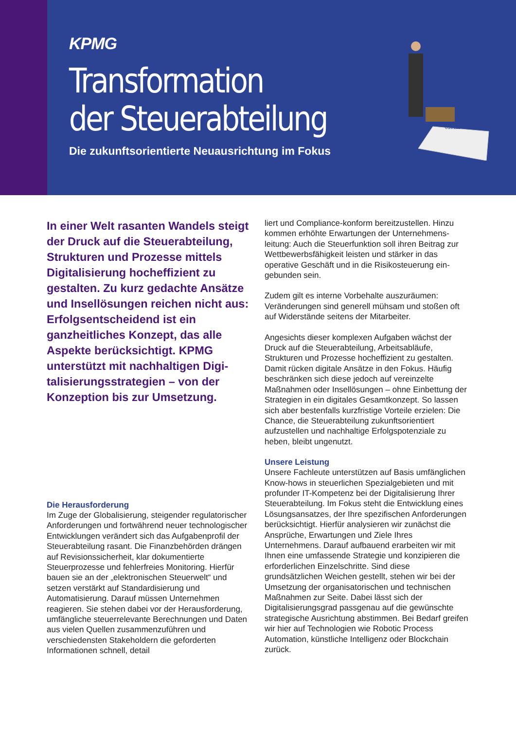KPMG
Transformation
der Steuerabteilung
Die zukunftsorientierte Neuausrichtung im Fokus
010111
In einer Welt rasanten Wandels steigt der Druck auf die Steuerab­teilung, Strukturen und Prozesse mittels Digitalisierung hocheffizi­ent zu gestalten. Zu kurz gedachte Ansätze und Insellösungen reichen nicht aus: Erfolgsentscheidend ist ein ganzheitliches Konzept, das alle Aspekte berücksichtigt. KPMG unterstützt mit nachhaltigen Digi­talisierungsstrategien – von der Konzeption bis zur Umsetzung.
Die Herausforderung
Im Zuge der Globalisierung, steigender regula­torischer Anforderungen und fortwährend neuer technologischer Entwicklungen verändert sich das Aufgabenprofil der Steuerabteilung rasant. Die Finanzbehörden drängen auf Revisionssicher­heit, klar dokumentierte Steuerprozesse und fehler­freies Monitoring. Hierfür bauen sie an der „elek­tronischen Steuerwelt“ und setzen verstärkt auf Standardisierung und Automatisierung. Darauf müssen Unternehmen reagieren. Sie stehen dabei vor der Herausforderung, umfängliche steuerrele­vante Berechnungen und Daten aus vielen Quellen zusammenzuführen und verschiedensten Stakehol­dern die geforderten Informationen schnell, detail­
liert und Compliance-konform bereitzustellen. Hinzu kommen erhöhte Erwartungen der Unternehmens­leitung: Auch die Steuerfunktion soll ihren Beitrag zur Wettbewerbsfähigkeit leisten und stärker in das operative Geschäft und in die Risikosteuerung ein­gebunden sein.
Zudem gilt es interne Vorbehalte auszuräumen: Veränderungen sind generell mühsam und stoßen oft auf Widerstände seitens der Mitarbeiter.
Angesichts dieser komplexen Aufgaben wächst der Druck auf die Steuerabteilung, Arbeitsabläufe, Strukturen und Prozesse hocheffizient zu gestalten. Damit rücken digitale Ansätze in den Fokus. Häufig beschränken sich diese jedoch auf vereinzelte Maßnahmen oder Insellösungen – ohne Einbettung der Strategien in ein digitales Gesamtkonzept. So lassen sich aber bestenfalls kurzfristige Vorteile erzielen: Die Chance, die Steuerabteilung zukunfts­orientiert aufzustellen und nachhaltige Erfolgs­potenziale zu heben, bleibt ungenutzt.
Unsere Leistung
Unsere Fachleute unterstützen auf Basis umfäng­lichen Know-hows in steuerlichen Spezialgebieten und mit profunder IT-Kompetenz bei der Digitalisie­rung Ihrer Steuerabteilung. Im Fokus steht die Ent­wicklung eines Lösungsansatzes, der Ihre spezifi­schen Anforderungen berücksichtigt. Hierfür analysieren wir zunächst die Ansprüche, Erwartun­gen und Ziele Ihres Unternehmens. Darauf aufbau­end erarbeiten wir mit Ihnen eine umfassende Strategie und konzipieren die erforderlichen Einzel­schritte. Sind diese grundsätzlichen Weichen gestellt, stehen wir bei der Umsetzung der organi­satorischen und technischen Maßnahmen zur Seite. Dabei lässt sich der Digitalisierungsgrad passgenau auf die gewünschte strategische Ausrichtung abstimmen. Bei Bedarf greifen wir hier auf Techno­logien wie Robotic Process Automation, künstliche Intelligenz oder Blockchain zurück.